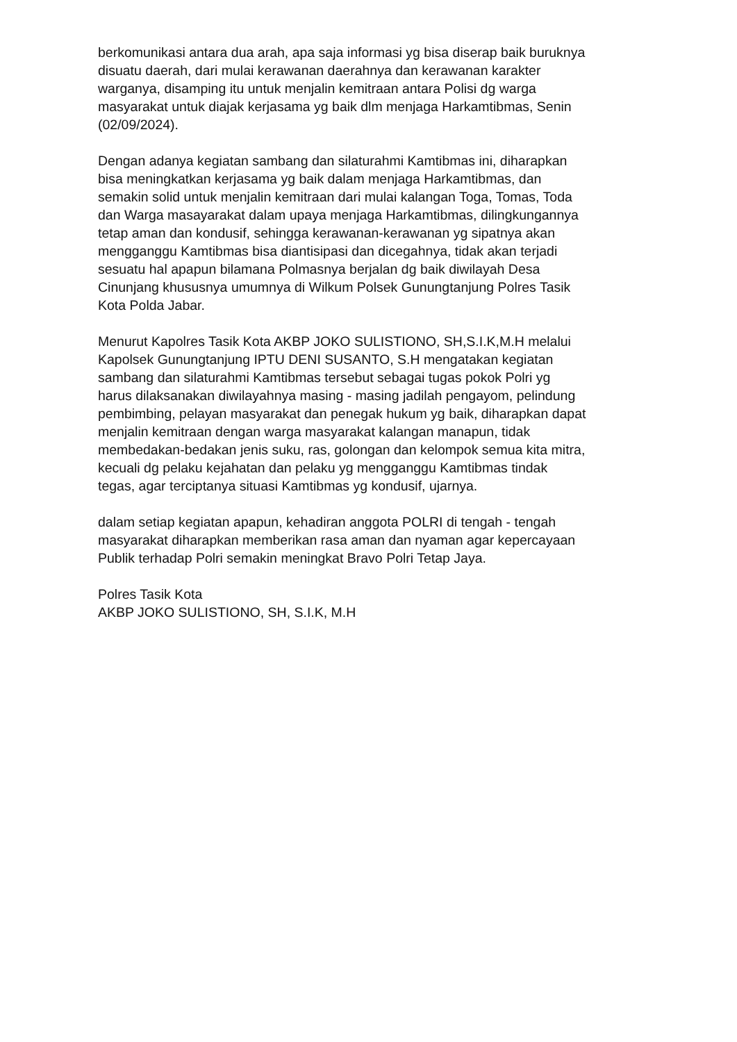berkomunikasi antara dua arah, apa saja informasi yg bisa diserap baik buruknya disuatu daerah, dari mulai kerawanan daerahnya dan kerawanan karakter warganya, disamping itu untuk menjalin kemitraan antara Polisi dg warga masyarakat untuk diajak kerjasama yg baik dlm menjaga Harkamtibmas, Senin (02/09/2024).
Dengan adanya kegiatan sambang dan silaturahmi Kamtibmas ini, diharapkan bisa meningkatkan kerjasama yg baik dalam menjaga Harkamtibmas, dan semakin solid untuk menjalin kemitraan dari mulai kalangan Toga, Tomas, Toda dan Warga masayarakat dalam upaya menjaga Harkamtibmas, dilingkungannya tetap aman dan kondusif, sehingga kerawanan-kerawanan yg sipatnya akan mengganggu Kamtibmas bisa diantisipasi dan dicegahnya, tidak akan terjadi sesuatu hal apapun bilamana Polmasnya berjalan dg baik diwilayah Desa Cinunjang khususnya umumnya di Wilkum Polsek Gunungtanjung Polres Tasik Kota Polda Jabar.
Menurut Kapolres Tasik Kota AKBP JOKO SULISTIONO, SH,S.I.K,M.H melalui Kapolsek Gunungtanjung IPTU DENI SUSANTO, S.H mengatakan kegiatan sambang dan silaturahmi Kamtibmas tersebut sebagai tugas pokok Polri yg harus dilaksanakan diwilayahnya masing - masing jadilah pengayom, pelindung pembimbing, pelayan masyarakat dan penegak hukum yg baik, diharapkan dapat menjalin kemitraan dengan warga masyarakat kalangan manapun, tidak membedakan-bedakan jenis suku, ras, golongan dan kelompok semua kita mitra, kecuali dg pelaku kejahatan dan pelaku yg mengganggu Kamtibmas tindak tegas, agar terciptanya situasi Kamtibmas yg kondusif, ujarnya.
dalam setiap kegiatan apapun, kehadiran anggota POLRI di tengah - tengah masyarakat diharapkan memberikan rasa aman dan nyaman agar kepercayaan Publik terhadap Polri semakin meningkat Bravo Polri Tetap Jaya.
Polres Tasik Kota AKBP JOKO SULISTIONO, SH, S.I.K, M.H